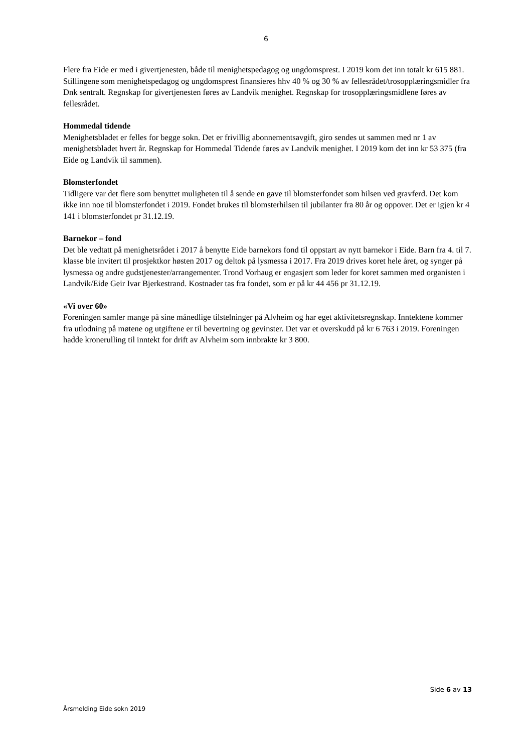6
Flere fra Eide er med i givertjenesten, både til menighetspedagog og ungdomsprest. I 2019 kom det inn totalt kr 615 881. Stillingene som menighetspedagog og ungdomsprest finansieres hhv 40 % og 30 % av fellesrådet/trosopplæringsmidler fra Dnk sentralt. Regnskap for givertjenesten føres av Landvik menighet. Regnskap for trosopplæringsmidlene føres av fellesrådet.
Hommedal tidende
Menighetsbladet er felles for begge sokn. Det er frivillig abonnementsavgift, giro sendes ut sammen med nr 1 av menighetsbladet hvert år. Regnskap for Hommedal Tidende føres av Landvik menighet. I 2019 kom det inn kr 53 375 (fra Eide og Landvik til sammen).
Blomsterfondet
Tidligere var det flere som benyttet muligheten til å sende en gave til blomsterfondet som hilsen ved gravferd. Det kom ikke inn noe til blomsterfondet i 2019. Fondet brukes til blomsterhilsen til jubilanter fra 80 år og oppover. Det er igjen kr 4 141 i blomsterfondet pr 31.12.19.
Barnekor – fond
Det ble vedtatt på menighetsrådet i 2017 å benytte Eide barnekors fond til oppstart av nytt barnekor i Eide. Barn fra 4. til 7. klasse ble invitert til prosjektkor høsten 2017 og deltok på lysmessa i 2017. Fra 2019 drives koret hele året, og synger på lysmessa og andre gudstjenester/arrangementer. Trond Vorhaug er engasjert som leder for koret sammen med organisten i Landvik/Eide Geir Ivar Bjerkestrand. Kostnader tas fra fondet, som er på kr 44 456 pr 31.12.19.
«Vi over 60»
Foreningen samler mange på sine månedlige tilstelninger på Alvheim og har eget aktivitetsregnskap. Inntektene kommer fra utlodning på møtene og utgiftene er til bevertning og gevinster. Det var et overskudd på kr 6 763 i 2019. Foreningen hadde kronerulling til inntekt for drift av Alvheim som innbrakte kr 3 800.
Side 6 av 13
Årsmelding Eide sokn 2019